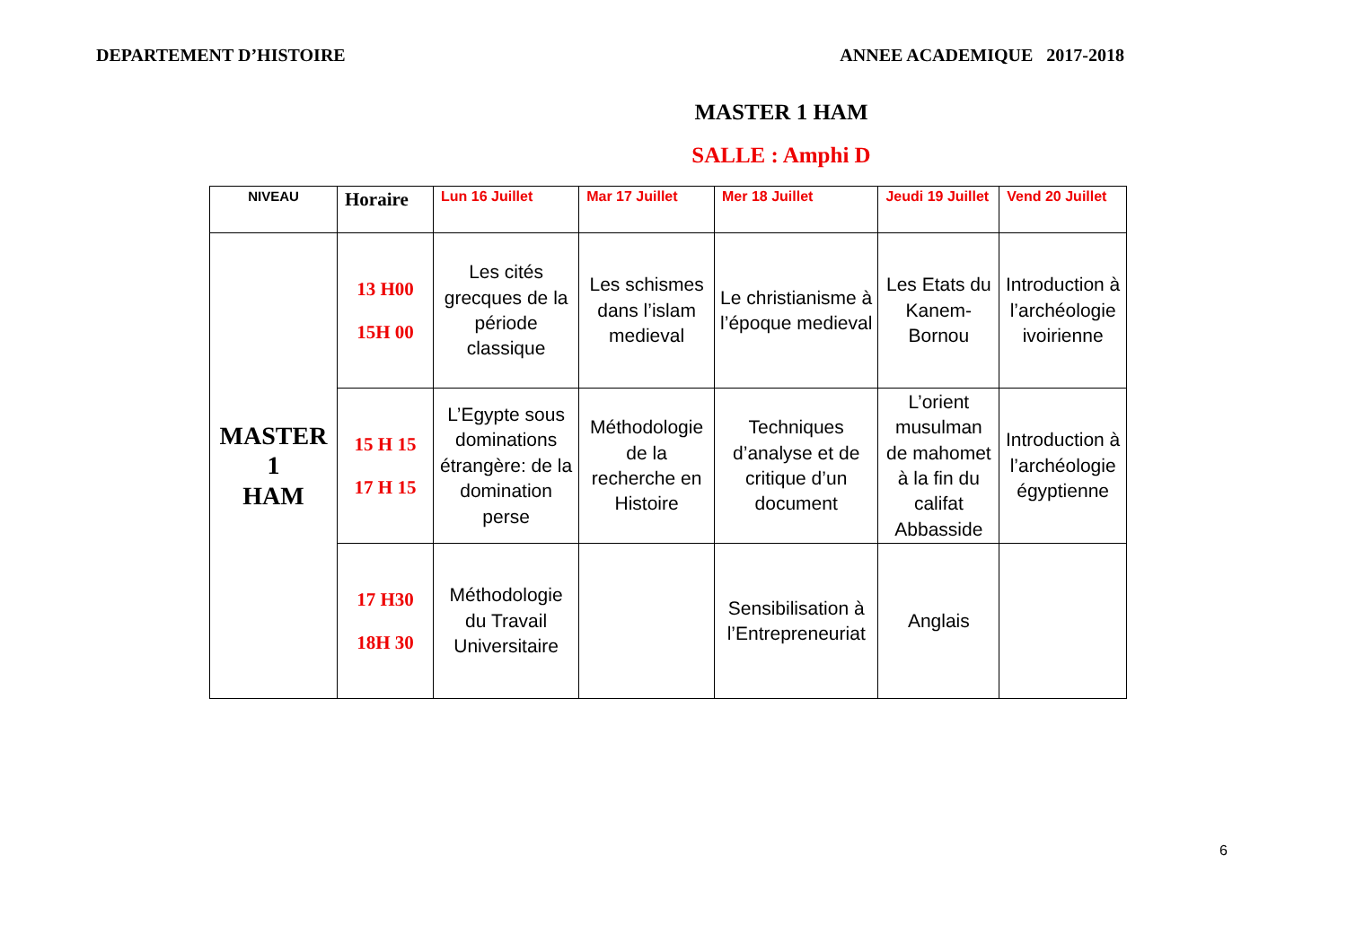DEPARTEMENT D’HISTOIRE ANNEE ACADEMIQUE 2017-2018
MASTER 1 HAM
SALLE : Amphi D
| NIVEAU | Horaire | Lun 16 Juillet | Mar 17 Juillet | Mer 18 Juillet | Jeudi 19 Juillet | Vend 20 Juillet |
| --- | --- | --- | --- | --- | --- | --- |
| MASTER 1 HAM | 13 H00 15H 00 | Les cités grecques de la période classique | Les schismes dans l’islam medieval | Le christianisme à l’époque medieval | Les Etats du Kanem-Bornou | Introduction à l’archéologie ivoirienne |
| | 15 H 15 17 H 15 | L’Egypte sous dominations étrangère: de la domination perse | Méthodologie de la recherche en Histoire | Techniques d’analyse et de critique d’un document | L’orient musulman de mahomet à la fin du califat Abbasside | Introduction à l’archéologie égyptienne |
| | 17 H30 18H 30 | Méthodologie du Travail Universitaire | | Sensibilisation à l’Entrepreneuriat | Anglais | |
6